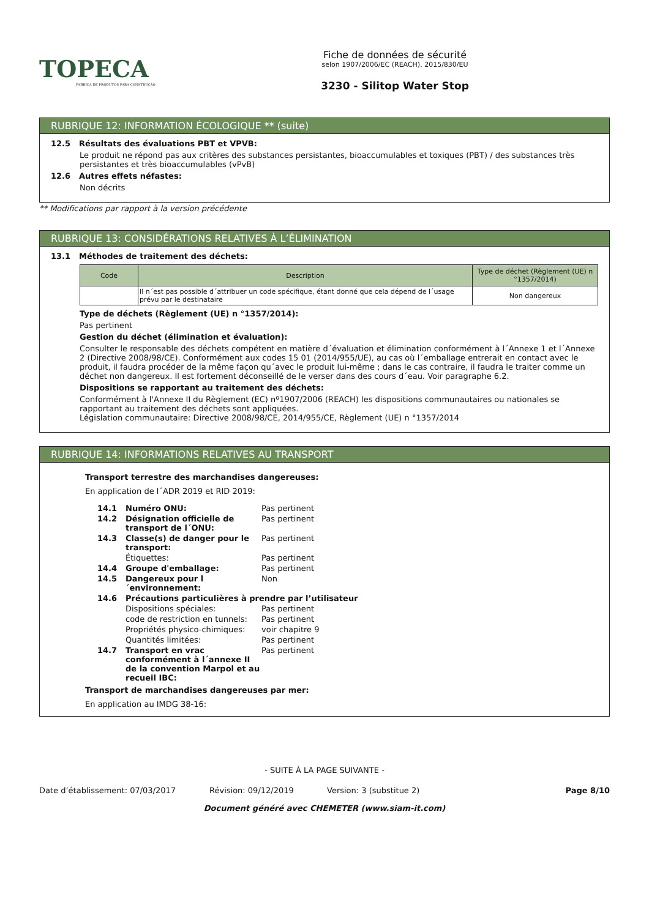TOPECA
FABRICA DE PRODUTOS PARA CONSTRUÇÃO
Fiche de données de sécurité
selon 1907/2006/EC (REACH), 2015/830/EU
3230 - Silitop Water Stop
RUBRIQUE 12: INFORMATION ÉCOLOGIQUE ** (suite)
12.5 Résultats des évaluations PBT et VPVB:
Le produit ne répond pas aux critères des substances persistantes, bioaccumulables et toxiques (PBT) / des substances très persistantes et très bioaccumulables (vPvB)
12.6 Autres effets néfastes:
Non décrits
** Modifications par rapport à la version précédente
RUBRIQUE 13: CONSIDÉRATIONS RELATIVES À L’ÉLIMINATION
13.1 Méthodes de traitement des déchets:
| Code | Description | Type de déchet (Règlement (UE) n °1357/2014) |
| --- | --- | --- |
| | Il n´est pas possible d´attribuer un code spécifique, étant donné que cela dépend de l´usage prévu par le destinataire | Non dangereux |
Type de déchets (Règlement (UE) n °1357/2014):
Pas pertinent
Gestion du déchet (élimination et évaluation):
Consulter le responsable des déchets compétent en matière d´évaluation et élimination conformément à l´Annexe 1 et l´Annexe 2 (Directive 2008/98/CE). Conformément aux codes 15 01 (2014/955/UE), au cas où l´emballage entrerait en contact avec le produit, il faudra procéder de la même façon qu´avec le produit lui-même ; dans le cas contraire, il faudra le traiter comme un déchet non dangereux. Il est fortement déconseillé de le verser dans des cours d´eau. Voir paragraphe 6.2.
Dispositions se rapportant au traitement des déchets:
Conformément à l'Annexe II du Règlement (EC) nº1907/2006 (REACH) les dispositions communautaires ou nationales se rapportant au traitement des déchets sont appliquées.
Législation communautaire: Directive 2008/98/CE, 2014/955/CE, Règlement (UE) n °1357/2014
RUBRIQUE 14: INFORMATIONS RELATIVES AU TRANSPORT
Transport terrestre des marchandises dangereuses:
En application de l´ADR 2019 et RID 2019:
| 14.1 | Numéro ONU: | Pas pertinent |
| 14.2 | Désignation officielle de transport de l´ONU: | Pas pertinent |
| 14.3 | Classe(s) de danger pour le transport: | Pas pertinent |
| | Étiquettes: | Pas pertinent |
| 14.4 | Groupe d'emballage: | Pas pertinent |
| 14.5 | Dangereux pour l´environnement: | Non |
| 14.6 | Précautions particulières à prendre par l’utilisateur | |
| | Dispositions spéciales: | Pas pertinent |
| | code de restriction en tunnels: | Pas pertinent |
| | Propriétés physico-chimiques: | voir chapitre 9 |
| | Quantités limitées: | Pas pertinent |
| 14.7 | Transport en vrac conformément à l´annexe II de la convention Marpol et au recueil IBC: | Pas pertinent |
Transport de marchandises dangereuses par mer:
En application au IMDG 38-16:
- SUITE À LA PAGE SUIVANTE -
Date d’établissement: 07/03/2017 Révision: 09/12/2019 Version: 3 (substitue 2) Page 8/10
Document généré avec CHEMETER (www.siam-it.com)